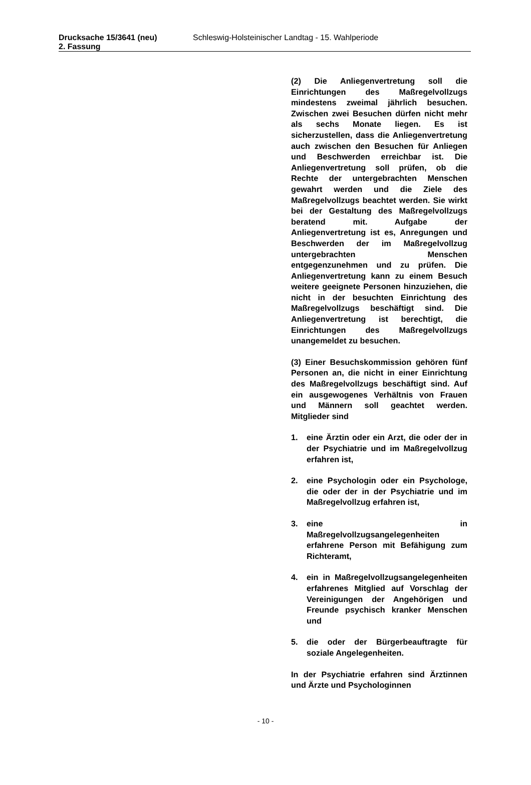Drucksache 15/3641 (neu)
2. Fassung
Schleswig-Holsteinischer Landtag - 15. Wahlperiode
(2) Die Anliegenvertretung soll die Einrichtungen des Maßregelvollzugs mindestens zweimal jährlich besuchen. Zwischen zwei Besuchen dürfen nicht mehr als sechs Monate liegen. Es ist sicherzustellen, dass die Anliegenvertretung auch zwischen den Besuchen für Anliegen und Beschwerden erreichbar ist. Die Anliegenvertretung soll prüfen, ob die Rechte der untergebrachten Menschen gewahrt werden und die Ziele des Maßregelvollzugs beachtet werden. Sie wirkt bei der Gestaltung des Maßregelvollzugs beratend mit. Aufgabe der Anliegenvertretung ist es, Anregungen und Beschwerden der im Maßregelvollzug untergebrachten Menschen entgegenzunehmen und zu prüfen. Die Anliegenvertretung kann zu einem Besuch weitere geeignete Personen hinzuziehen, die nicht in der besuchten Einrichtung des Maßregelvollzugs beschäftigt sind. Die Anliegenvertretung ist berechtigt, die Einrichtungen des Maßregelvollzugs unangemeldet zu besuchen.
(3) Einer Besuchskommission gehören fünf Personen an, die nicht in einer Einrichtung des Maßregelvollzugs beschäftigt sind. Auf ein ausgewogenes Verhältnis von Frauen und Männern soll geachtet werden. Mitglieder sind
1. eine Ärztin oder ein Arzt, die oder der in der Psychiatrie und im Maßregelvollzug erfahren ist,
2. eine Psychologin oder ein Psychologe, die oder der in der Psychiatrie und im Maßregelvollzug erfahren ist,
3. eine in Maßregelvollzugsangelegenheiten erfahrene Person mit Befähigung zum Richteramt,
4. ein in Maßregelvollzugsangelegenheiten erfahrenes Mitglied auf Vorschlag der Vereinigungen der Angehörigen und Freunde psychisch kranker Menschen und
5. die oder der Bürgerbeauftragte für soziale Angelegenheiten.
In der Psychiatrie erfahren sind Ärztinnen und Ärzte und Psychologinnen
- 10 -